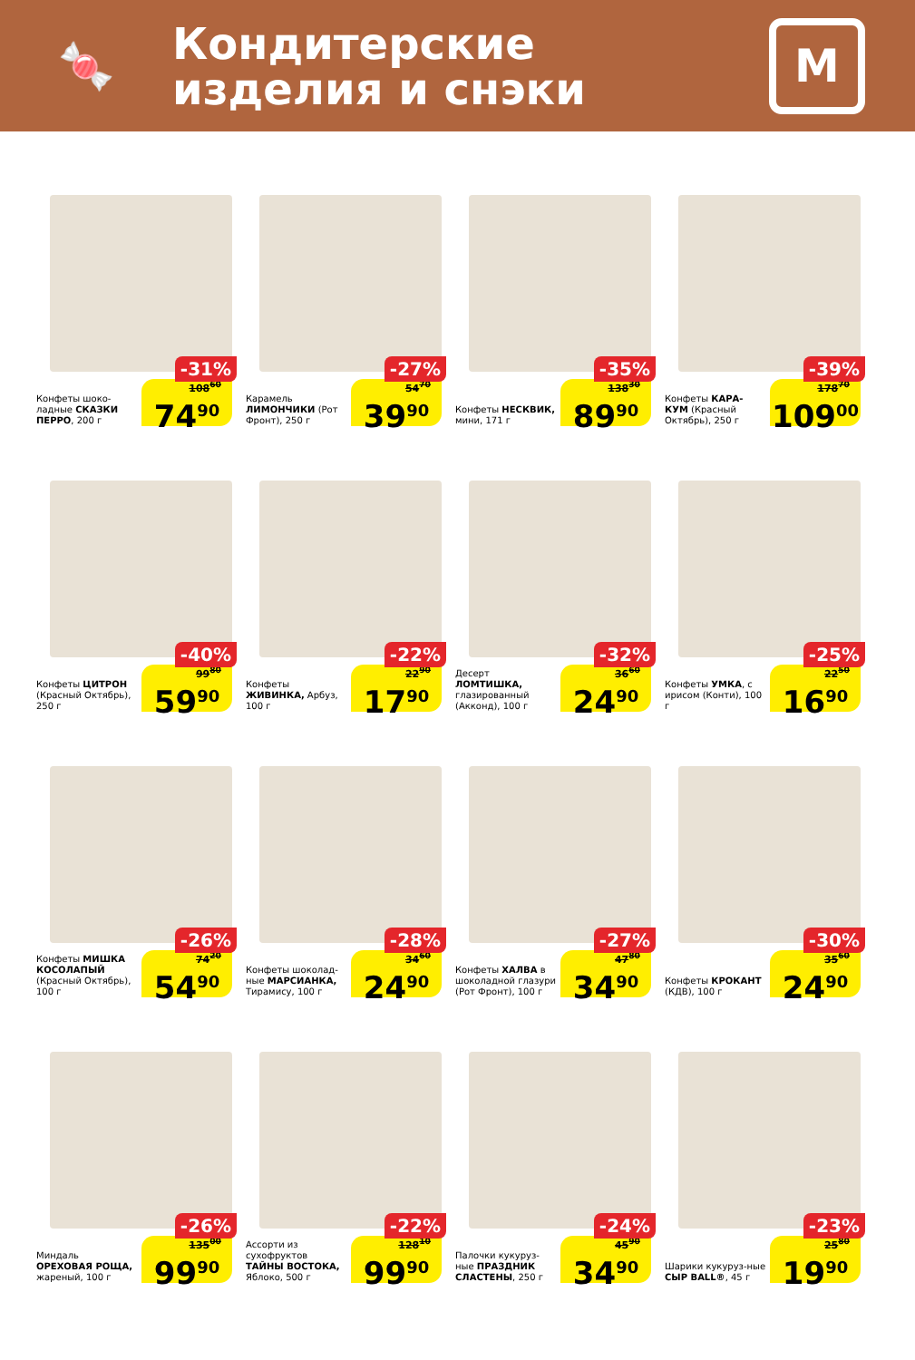🍬
Кондитерские
изделия и снэки
М
-31%
Конфеты шоко-ладные СКАЗКИ ПЕРРО, 200 г
108<sup>60</sup>
74<sup>90</sup>
-27%
Карамель ЛИМОНЧИКИ (Рот Фронт), 250 г
54<sup>70</sup>
39<sup>90</sup>
-35%
Конфеты НЕСКВИК, мини, 171 г
138<sup>30</sup>
89<sup>90</sup>
-39%
Конфеты КАРА-КУМ (Красный Октябрь), 250 г
178<sup>70</sup>
109<sup>00</sup>
-40%
Конфеты ЦИТРОН (Красный Октябрь), 250 г
99<sup>80</sup>
59<sup>90</sup>
-22%
Конфеты ЖИВИНКА, Арбуз, 100 г
22<sup>90</sup>
17<sup>90</sup>
-32%
Десерт ЛОМТИШКА, глазированный (Акконд), 100 г
36<sup>60</sup>
24<sup>90</sup>
-25%
Конфеты УМКА, с ирисом (Конти), 100 г
22<sup>50</sup>
16<sup>90</sup>
-26%
Конфеты МИШКА КОСОЛАПЫЙ (Красный Октябрь), 100 г
74<sup>20</sup>
54<sup>90</sup>
-28%
Конфеты шоколад-ные МАРСИАНКА, Тирамису, 100 г
34<sup>60</sup>
24<sup>90</sup>
-27%
Конфеты ХАЛВА в шоколадной глазури (Рот Фронт), 100 г
47<sup>80</sup>
34<sup>90</sup>
-30%
Конфеты КРОКАНТ (КДВ), 100 г
35<sup>60</sup>
24<sup>90</sup>
-26%
Миндаль ОРЕХОВАЯ РОЩА, жареный, 100 г
135<sup>00</sup>
99<sup>90</sup>
-22%
Ассорти из сухофруктов ТАЙНЫ ВОСТОКА, Яблоко, 500 г
128<sup>10</sup>
99<sup>90</sup>
-24%
Палочки кукуруз-ные ПРАЗДНИК СЛАСТЕНЫ, 250 г
45<sup>90</sup>
34<sup>90</sup>
-23%
Шарики кукуруз-ные СЫР BALL®, 45 г
25<sup>80</sup>
19<sup>90</sup>